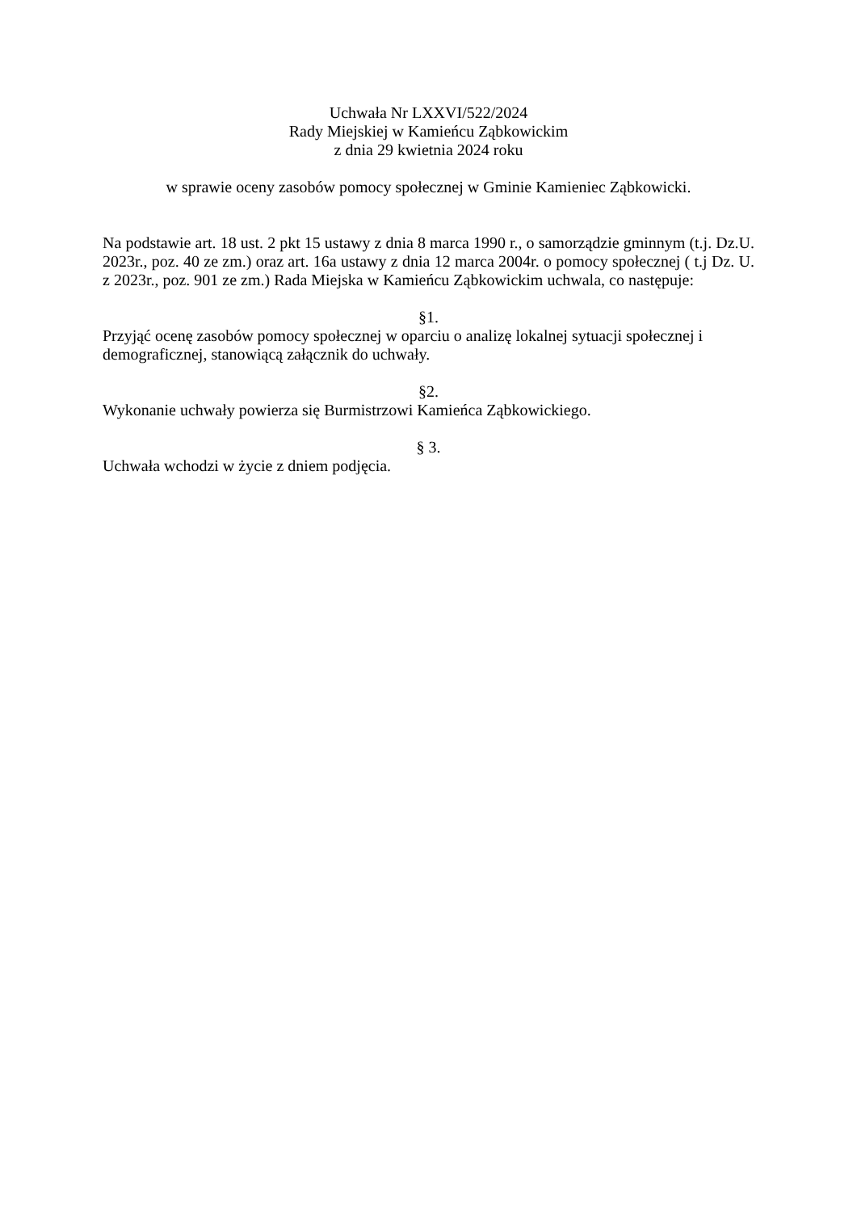Uchwała Nr LXXVI/522/2024
Rady Miejskiej w Kamieńcu Ząbkowickim
z dnia 29 kwietnia 2024 roku
w sprawie oceny zasobów pomocy społecznej w Gminie Kamieniec Ząbkowicki.
Na podstawie art. 18 ust. 2 pkt 15 ustawy z dnia 8 marca 1990 r., o samorządzie gminnym (t.j. Dz.U. 2023r., poz. 40 ze zm.) oraz art. 16a ustawy z dnia 12 marca 2004r. o pomocy społecznej ( t.j Dz. U. z 2023r., poz. 901 ze zm.) Rada Miejska w Kamieńcu Ząbkowickim uchwala, co następuje:
§1.
Przyjąć ocenę zasobów pomocy społecznej w oparciu o analizę lokalnej sytuacji społecznej i demograficznej, stanowiącą załącznik do uchwały.
§2.
Wykonanie uchwały powierza się Burmistrzowi Kamieńca Ząbkowickiego.
§ 3.
Uchwała wchodzi w życie z dniem podjęcia.